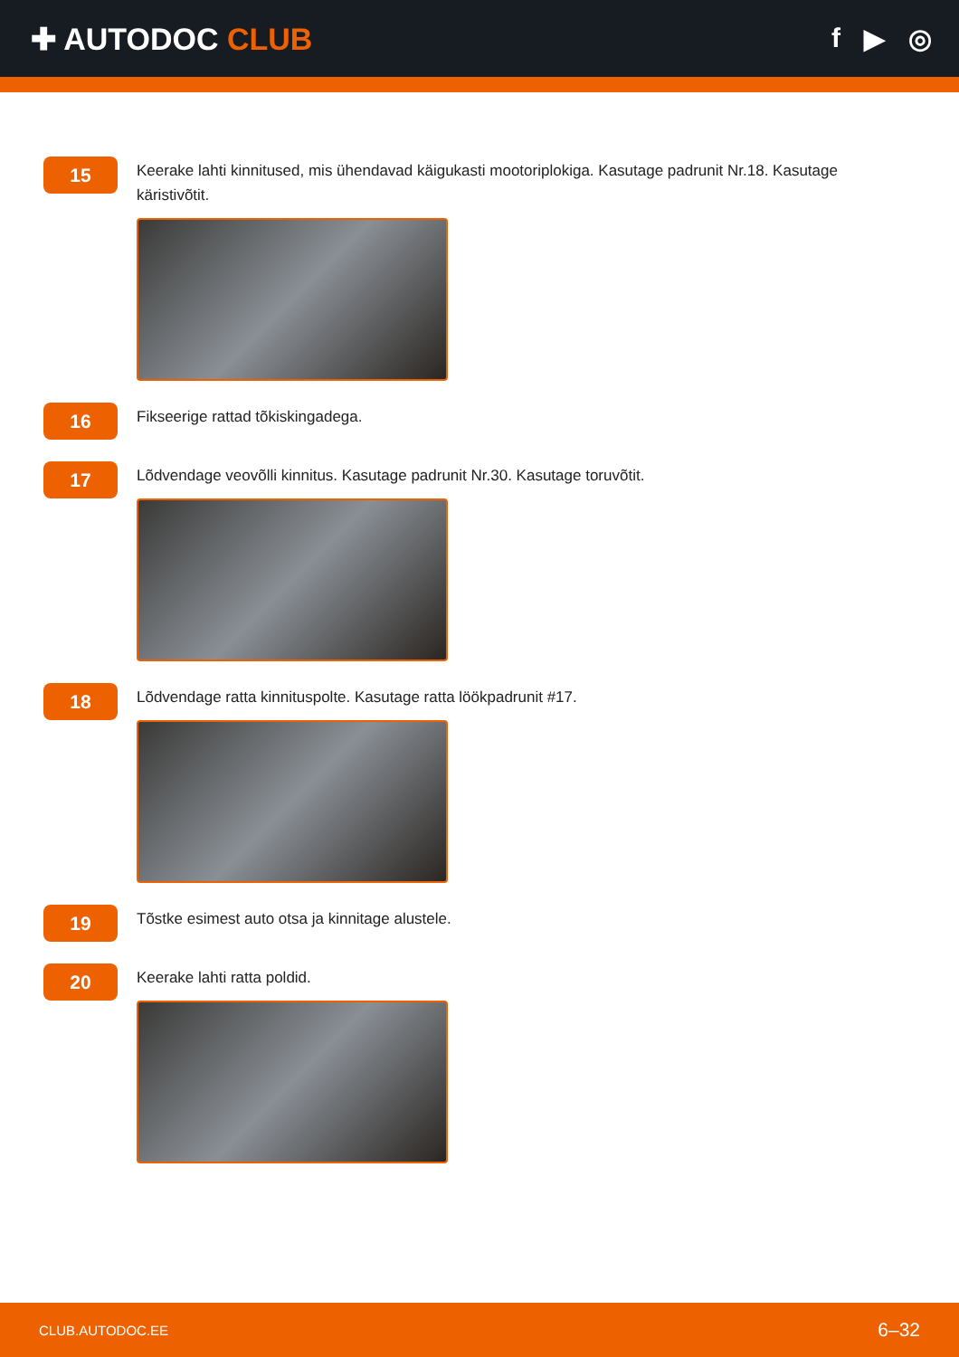✚ AUTODOC CLUB f ▶ ◎
15
Keerake lahti kinnitused, mis ühendavad käigukasti mootoriplokiga. Kasutage padrunit Nr.18. Kasutage käristivõtit.
16
Fikseerige rattad tõkiskingadega.
17
Lõdvendage veovõlli kinnitus. Kasutage padrunit Nr.30. Kasutage toruvõtit.
18
Lõdvendage ratta kinnituspolte. Kasutage ratta löökpadrunit #17.
19
Tõstke esimest auto otsa ja kinnitage alustele.
20
Keerake lahti ratta poldid.
CLUB.AUTODOC.EE 6–32